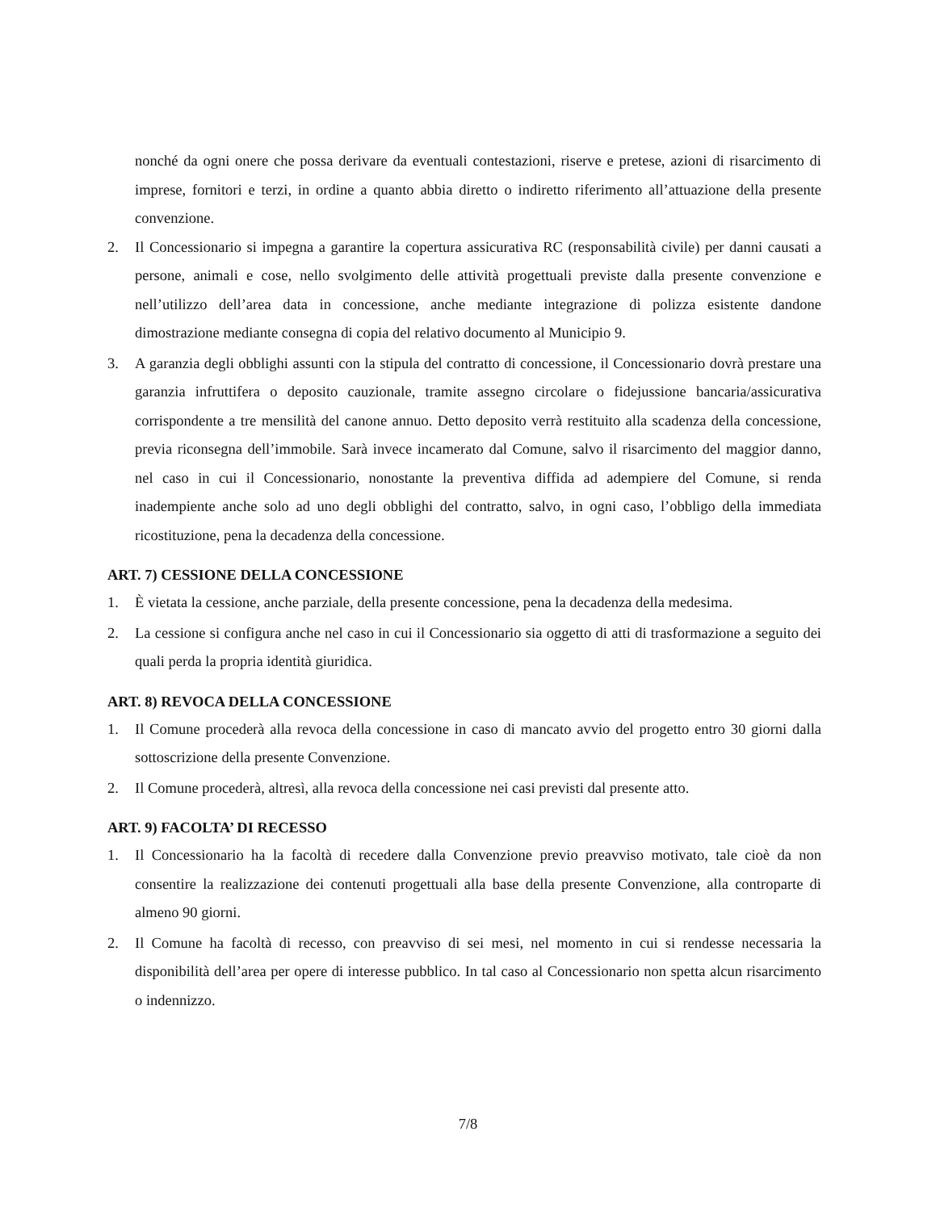nonché da ogni onere che possa derivare da eventuali contestazioni, riserve e pretese, azioni di risarcimento di imprese, fornitori e terzi, in ordine a quanto abbia diretto o indiretto riferimento all’attuazione della presente convenzione.
2. Il Concessionario si impegna a garantire la copertura assicurativa RC (responsabilità civile) per danni causati a persone, animali e cose, nello svolgimento delle attività progettuali previste dalla presente convenzione e nell’utilizzo dell’area data in concessione, anche mediante integrazione di polizza esistente dandone dimostrazione mediante consegna di copia del relativo documento al Municipio 9.
3. A garanzia degli obblighi assunti con la stipula del contratto di concessione, il Concessionario dovrà prestare una garanzia infruttifera o deposito cauzionale, tramite assegno circolare o fidejussione bancaria/assicurativa corrispondente a tre mensilità del canone annuo. Detto deposito verrà restituito alla scadenza della concessione, previa riconsegna dell’immobile. Sarà invece incamerato dal Comune, salvo il risarcimento del maggior danno, nel caso in cui il Concessionario, nonostante la preventiva diffida ad adempiere del Comune, si renda inadempiente anche solo ad uno degli obblighi del contratto, salvo, in ogni caso, l’obbligo della immediata ricostituzione, pena la decadenza della concessione.
ART. 7) CESSIONE DELLA CONCESSIONE
1. È vietata la cessione, anche parziale, della presente concessione, pena la decadenza della medesima.
2. La cessione si configura anche nel caso in cui il Concessionario sia oggetto di atti di trasformazione a seguito dei quali perda la propria identità giuridica.
ART. 8) REVOCA DELLA CONCESSIONE
1. Il Comune procederà alla revoca della concessione in caso di mancato avvio del progetto entro 30 giorni dalla sottoscrizione della presente Convenzione.
2. Il Comune procederà, altresì, alla revoca della concessione nei casi previsti dal presente atto.
ART. 9) FACOLTA’ DI RECESSO
1. Il Concessionario ha la facoltà di recedere dalla Convenzione previo preavviso motivato, tale cioè da non consentire la realizzazione dei contenuti progettuali alla base della presente Convenzione, alla controparte di almeno 90 giorni.
2. Il Comune ha facoltà di recesso, con preavviso di sei mesi, nel momento in cui si rendesse necessaria la disponibilità dell’area per opere di interesse pubblico. In tal caso al Concessionario non spetta alcun risarcimento o indennizzo.
7/8